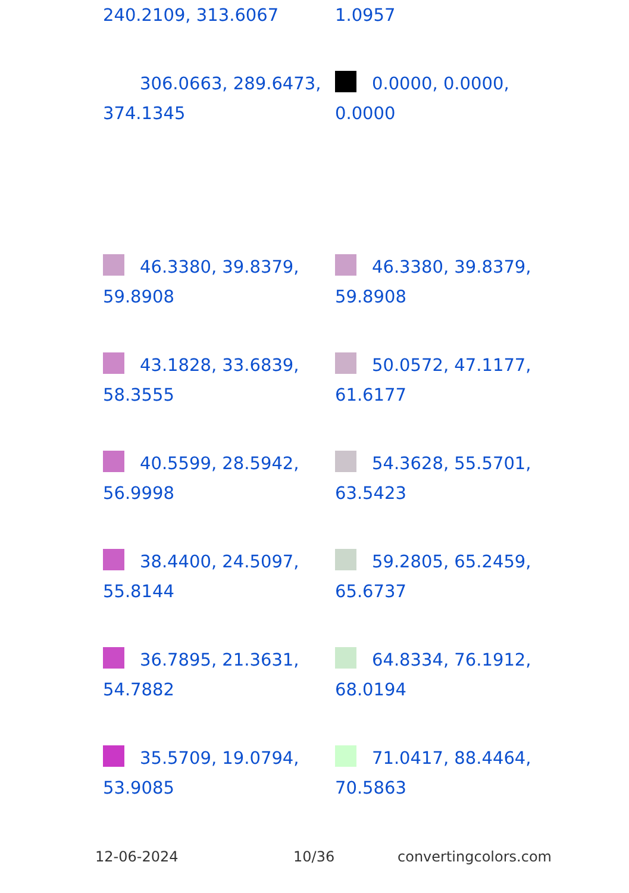240.2109, 313.6067 1.0957
306.0663, 289.6473, 374.1345
0.0000, 0.0000, 0.0000
46.3380, 39.8379, 59.8908
46.3380, 39.8379, 59.8908
43.1828, 33.6839, 58.3555
50.0572, 47.1177, 61.6177
40.5599, 28.5942, 56.9998
54.3628, 55.5701, 63.5423
38.4400, 24.5097, 55.8144
59.2805, 65.2459, 65.6737
36.7895, 21.3631, 54.7882
64.8334, 76.1912, 68.0194
35.5709, 19.0794, 53.9085
71.0417, 88.4464, 70.5863
12-06-2024 10/36 convertingcolors.com